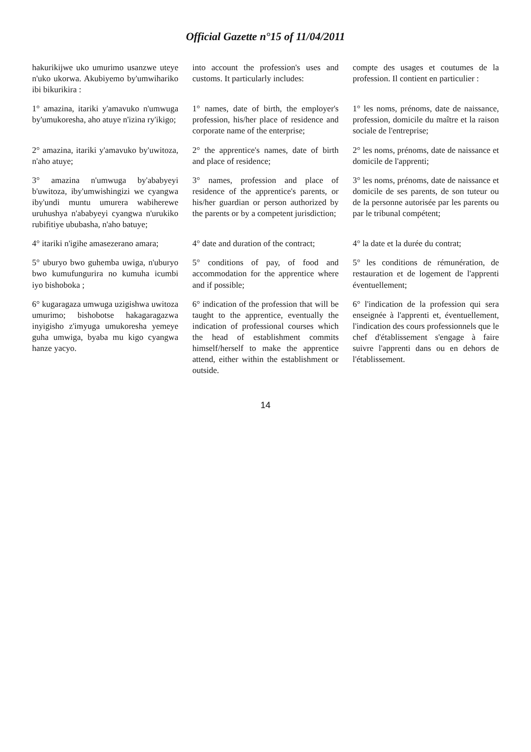Official Gazette n°15 of 11/04/2011
| hakurikijwe uko umurimo usanzwe uteye n'uko ukorwa. Akubiyemo by'umwihariko ibi bikurikira : | into account the profession's uses and customs. It particularly includes: | compte des usages et coutumes de la profession. Il contient en particulier : |
| 1° amazina, itariki y'amavuko n'umwuga by'umukoresha, aho atuye n'izina ry'ikigo; | 1° names, date of birth, the employer's profession, his/her place of residence and corporate name of the enterprise; | 1° les noms, prénoms, date de naissance, profession, domicile du maître et la raison sociale de l'entreprise; |
| 2° amazina, itariki y'amavuko by'uwitoza, n'aho atuye; | 2° the apprentice's names, date of birth and place of residence; | 2° les noms, prénoms, date de naissance et domicile de l'apprenti; |
| 3° amazina n'umwuga by'ababyeyi b'uwitoza, iby'umwishingizi we cyangwa iby'undi muntu umurera wabiherewe uruhushya n'ababyeyi cyangwa n'urukiko rubifitiye ububasha, n'aho batuye; | 3° names, profession and place of residence of the apprentice's parents, or his/her guardian or person authorized by the parents or by a competent jurisdiction; | 3° les noms, prénoms, date de naissance et domicile de ses parents, de son tuteur ou de la personne autorisée par les parents ou par le tribunal compétent; |
| 4° itariki n'igihe amasezerano amara; | 4° date and duration of the contract; | 4° la date et la durée du contrat; |
| 5° uburyo bwo guhemba uwiga, n'uburyo bwo kumufungurira no kumuha icumbi iyo bishoboka ; | 5° conditions of pay, of food and accommodation for the apprentice where and if possible; | 5° les conditions de rémunération, de restauration et de logement de l'apprenti éventuellement; |
| 6° kugaragaza umwuga uzigishwa uwitoza umurimo; bishobotse hakagaragazwa inyigisho z'imyuga umukoresha yemeye guha umwiga, byaba mu kigo cyangwa hanze yacyo. | 6° indication of the profession that will be taught to the apprentice, eventually the indication of professional courses which the head of establishment commits himself/herself to make the apprentice attend, either within the establishment or outside. | 6° l'indication de la profession qui sera enseignée à l'apprenti et, éventuellement, l'indication des cours professionnels que le chef d'établissement s'engage à faire suivre l'apprenti dans ou en dehors de l'établissement. |
14